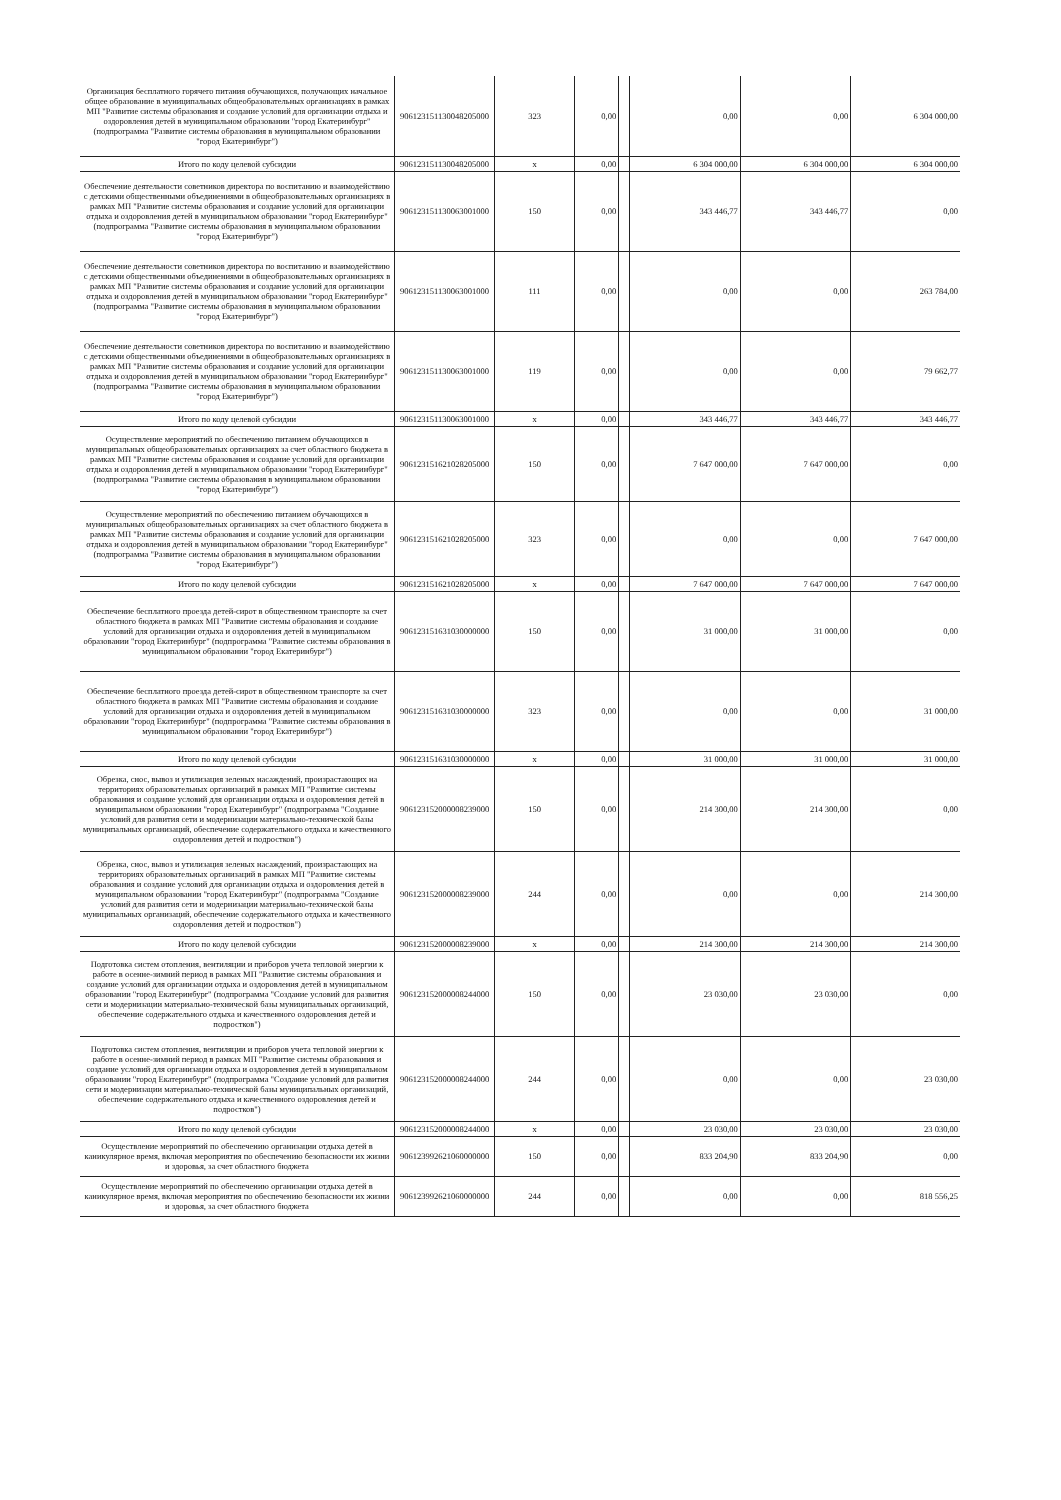| Организация бесплатного горячего питания обучающихся, получающих начальное общее образование в муниципальных общеобразовательных организациях в рамках МП "Развитие системы образования и создание условий для организации отдыха и оздоровления детей в муниципальном образовании "город Екатеринбург" (подпрограмма "Развитие системы образования в муниципальном образовании "город Екатеринбург") | 906123151130048205000 | 323 | 0,00 | | 0,00 | 0,00 | 6 304 000,00 |
| Итого по коду целевой субсидии | 906123151130048205000 | x | 0,00 | | 6 304 000,00 | 6 304 000,00 | 6 304 000,00 |
| Обеспечение деятельности советников директора по воспитанию и взаимодействию с детскими общественными объединениями в общеобразовательных организациях в рамках МП "Развитие системы образования и создание условий для организации отдыха и оздоровления детей в муниципальном образовании "город Екатеринбург" (подпрограмма "Развитие системы образования в муниципальном образовании "город Екатеринбург") | 906123151130063001000 | 150 | 0,00 | | 343 446,77 | 343 446,77 | 0,00 |
| Обеспечение деятельности советников директора по воспитанию и взаимодействию с детскими общественными объединениями в общеобразовательных организациях в рамках МП "Развитие системы образования и создание условий для организации отдыха и оздоровления детей в муниципальном образовании "город Екатеринбург" (подпрограмма "Развитие системы образования в муниципальном образовании "город Екатеринбург") | 906123151130063001000 | 111 | 0,00 | | 0,00 | 0,00 | 263 784,00 |
| Обеспечение деятельности советников директора по воспитанию и взаимодействию с детскими общественными объединениями в общеобразовательных организациях в рамках МП "Развитие системы образования и создание условий для организации отдыха и оздоровления детей в муниципальном образовании "город Екатеринбург" (подпрограмма "Развитие системы образования в муниципальном образовании "город Екатеринбург") | 906123151130063001000 | 119 | 0,00 | | 0,00 | 0,00 | 79 662,77 |
| Итого по коду целевой субсидии | 906123151130063001000 | x | 0,00 | | 343 446,77 | 343 446,77 | 343 446,77 |
| Осуществление мероприятий по обеспечению питанием обучающихся в муниципальных общеобразовательных организациях за счет областного бюджета в рамках МП "Развитие системы образования и создание условий для организации отдыха и оздоровления детей в муниципальном образовании "город Екатеринбург" (подпрограмма "Развитие системы образования в муниципальном образовании "город Екатеринбург") | 906123151621028205000 | 150 | 0,00 | | 7 647 000,00 | 7 647 000,00 | 0,00 |
| Осуществление мероприятий по обеспечению питанием обучающихся в муниципальных общеобразовательных организациях за счет областного бюджета в рамках МП "Развитие системы образования и создание условий для организации отдыха и оздоровления детей в муниципальном образовании "город Екатеринбург" (подпрограмма "Развитие системы образования в муниципальном образовании "город Екатеринбург") | 906123151621028205000 | 323 | 0,00 | | 0,00 | 0,00 | 7 647 000,00 |
| Итого по коду целевой субсидии | 906123151621028205000 | x | 0,00 | | 7 647 000,00 | 7 647 000,00 | 7 647 000,00 |
| Обеспечение бесплатного проезда детей-сирот в общественном транспорте за счет областного бюджета в рамках МП "Развитие системы образования и создание условий для организации отдыха и оздоровления детей в муниципальном образовании "город Екатеринбург" (подпрограмма "Развитие системы образования в муниципальном образовании "город Екатеринбург") | 906123151631030000000 | 150 | 0,00 | | 31 000,00 | 31 000,00 | 0,00 |
| Обеспечение бесплатного проезда детей-сирот в общественном транспорте за счет областного бюджета в рамках МП "Развитие системы образования и создание условий для организации отдыха и оздоровления детей в муниципальном образовании "город Екатеринбург" (подпрограмма "Развитие системы образования в муниципальном образовании "город Екатеринбург") | 906123151631030000000 | 323 | 0,00 | | 0,00 | 0,00 | 31 000,00 |
| Итого по коду целевой субсидии | 906123151631030000000 | x | 0,00 | | 31 000,00 | 31 000,00 | 31 000,00 |
| Обрезка, снос, вывоз и утилизация зеленых насаждений, произрастающих на территориях образовательных организаций в рамках МП "Развитие системы образования и создание условий для организации отдыха и оздоровления детей в муниципальном образовании "город Екатеринбург" (подпрограмма "Создание условий для развития сети и модернизации материально-технической базы муниципальных организаций, обеспечение содержательного отдыха и качественного оздоровления детей и подростков") | 906123152000008239000 | 150 | 0,00 | | 214 300,00 | 214 300,00 | 0,00 |
| Обрезка, снос, вывоз и утилизация зеленых насаждений, произрастающих на территориях образовательных организаций в рамках МП "Развитие системы образования и создание условий для организации отдыха и оздоровления детей в муниципальном образовании "город Екатеринбург" (подпрограмма "Создание условий для развития сети и модернизации материально-технической базы муниципальных организаций, обеспечение содержательного отдыха и качественного оздоровления детей и подростков") | 906123152000008239000 | 244 | 0,00 | | 0,00 | 0,00 | 214 300,00 |
| Итого по коду целевой субсидии | 906123152000008239000 | x | 0,00 | | 214 300,00 | 214 300,00 | 214 300,00 |
| Подготовка систем отопления, вентиляции и приборов учета тепловой энергии к работе в осенне-зимний период в рамках МП "Развитие системы образования и создание условий для организации отдыха и оздоровления детей в муниципальном образовании "город Екатеринбург" (подпрограмма "Создание условий для развития сети и модернизации материально-технической базы муниципальных организаций, обеспечение содержательного отдыха и качественного оздоровления детей и подростков") | 906123152000008244000 | 150 | 0,00 | | 23 030,00 | 23 030,00 | 0,00 |
| Подготовка систем отопления, вентиляции и приборов учета тепловой энергии к работе в осенне-зимний период в рамках МП "Развитие системы образования и создание условий для организации отдыха и оздоровления детей в муниципальном образовании "город Екатеринбург" (подпрограмма "Создание условий для развития сети и модернизации материально-технической базы муниципальных организаций, обеспечение содержательного отдыха и качественного оздоровления детей и подростков") | 906123152000008244000 | 244 | 0,00 | | 0,00 | 0,00 | 23 030,00 |
| Итого по коду целевой субсидии | 906123152000008244000 | x | 0,00 | | 23 030,00 | 23 030,00 | 23 030,00 |
| Осуществление мероприятий по обеспечению организации отдыха детей в каникулярное время, включая мероприятия по обеспечению безопасности их жизни и здоровья, за счет областного бюджета | 906123992621060000000 | 150 | 0,00 | | 833 204,90 | 833 204,90 | 0,00 |
| Осуществление мероприятий по обеспечению организации отдыха детей в каникулярное время, включая мероприятия по обеспечению безопасности их жизни и здоровья, за счет областного бюджета | 906123992621060000000 | 244 | 0,00 | | 0,00 | 0,00 | 818 556,25 |